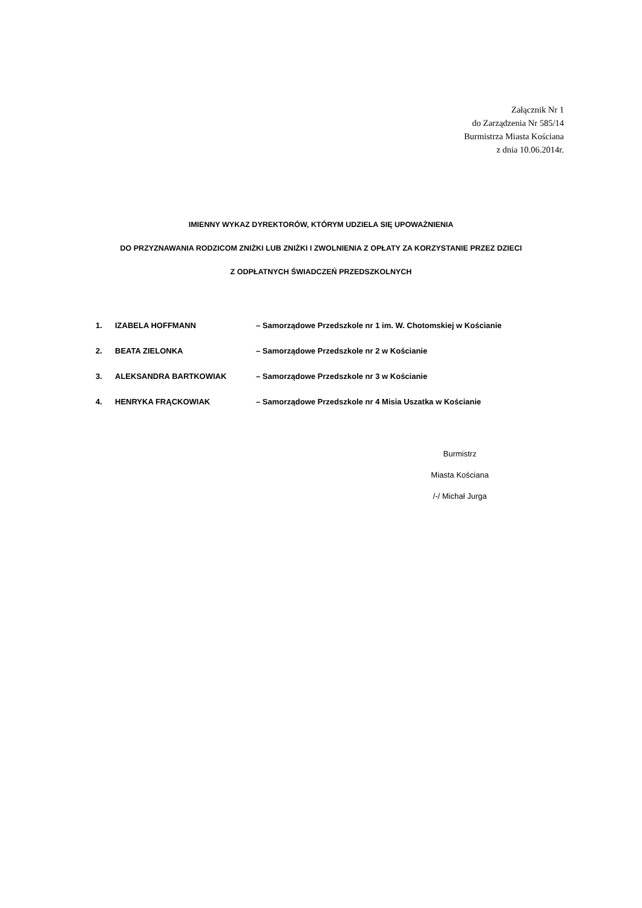Załącznik Nr 1
do Zarządzenia Nr 585/14
Burmistrza Miasta Kościana
z dnia 10.06.2014r.
IMIENNY WYKAZ DYREKTORÓW, KTÓRYM UDZIELA SIĘ UPOWAŻNIENIA
DO PRZYZNAWANIA RODZICOM ZNIŻKI LUB ZNIŻKI I ZWOLNIENIA Z OPŁATY ZA KORZYSTANIE PRZEZ DZIECI
Z ODPŁATNYCH ŚWIADCZEŃ PRZEDSZKOLNYCH
1. IZABELA HOFFMANN – Samorządowe Przedszkole nr 1 im. W. Chotomskiej w Kościanie
2. BEATA ZIELONKA – Samorządowe Przedszkole nr 2 w Kościanie
3. ALEKSANDRA BARTKOWIAK – Samorządowe Przedszkole nr 3 w Kościanie
4. HENRYKA FRĄCKOWIAK – Samorządowe Przedszkole nr 4 Misia Uszatka w Kościanie
Burmistrz
Miasta Kościana
/-/ Michał Jurga